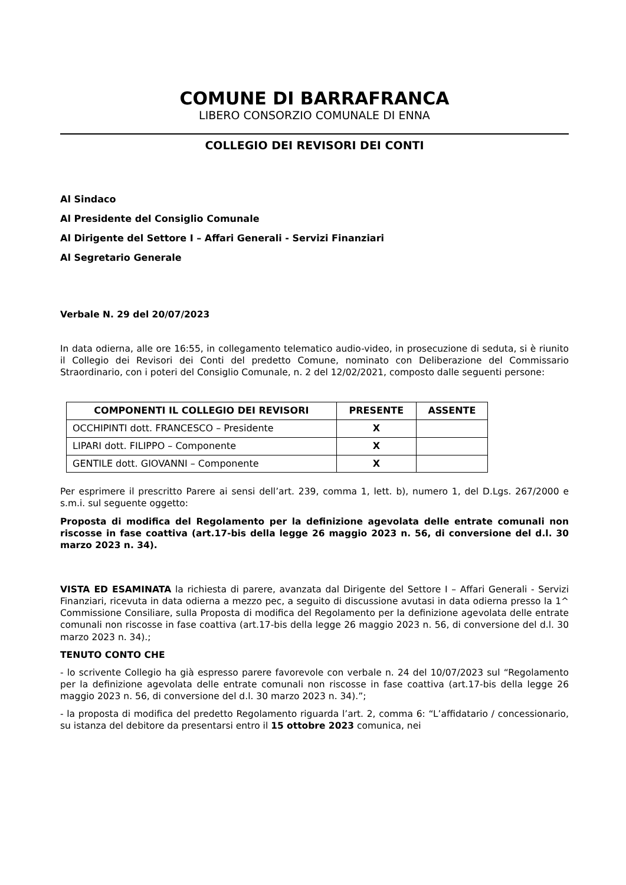COMUNE DI BARRAFRANCA
LIBERO CONSORZIO COMUNALE DI ENNA
COLLEGIO DEI REVISORI DEI CONTI
Al Sindaco
Al Presidente del Consiglio Comunale
Al Dirigente del Settore I – Affari Generali - Servizi Finanziari
Al Segretario Generale
Verbale N. 29 del 20/07/2023
In data odierna, alle ore 16:55, in collegamento telematico audio-video, in prosecuzione di seduta, si è riunito il Collegio dei Revisori dei Conti del predetto Comune, nominato con Deliberazione del Commissario Straordinario, con i poteri del Consiglio Comunale, n. 2 del 12/02/2021, composto dalle seguenti persone:
| COMPONENTI IL COLLEGIO DEI REVISORI | PRESENTE | ASSENTE |
| --- | --- | --- |
| OCCHIPINTI dott. FRANCESCO – Presidente | X | |
| LIPARI dott. FILIPPO – Componente | X | |
| GENTILE dott. GIOVANNI – Componente | X | |
Per esprimere il prescritto Parere ai sensi dell’art. 239, comma 1, lett. b), numero 1, del D.Lgs. 267/2000 e s.m.i. sul seguente oggetto:
Proposta di modifica del Regolamento per la definizione agevolata delle entrate comunali non riscosse in fase coattiva (art.17-bis della legge 26 maggio 2023 n. 56, di conversione del d.l. 30 marzo 2023 n. 34).
VISTA ED ESAMINATA la richiesta di parere, avanzata dal Dirigente del Settore I – Affari Generali - Servizi Finanziari, ricevuta in data odierna a mezzo pec, a seguito di discussione avutasi in data odierna presso la 1^ Commissione Consiliare, sulla Proposta di modifica del Regolamento per la definizione agevolata delle entrate comunali non riscosse in fase coattiva (art.17-bis della legge 26 maggio 2023 n. 56, di conversione del d.l. 30 marzo 2023 n. 34).;
TENUTO CONTO CHE
- lo scrivente Collegio ha già espresso parere favorevole con verbale n. 24 del 10/07/2023 sul “Regolamento per la definizione agevolata delle entrate comunali non riscosse in fase coattiva (art.17-bis della legge 26 maggio 2023 n. 56, di conversione del d.l. 30 marzo 2023 n. 34).”;
- la proposta di modifica del predetto Regolamento riguarda l’art. 2, comma 6: “L’affidatario / concessionario, su istanza del debitore da presentarsi entro il 15 ottobre 2023 comunica, nei